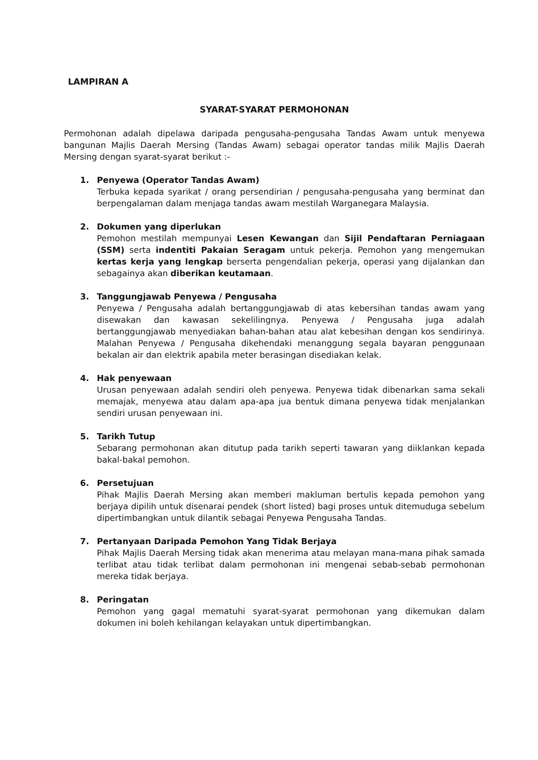LAMPIRAN A
SYARAT-SYARAT PERMOHONAN
Permohonan adalah dipelawa daripada pengusaha-pengusaha Tandas Awam untuk menyewa bangunan Majlis Daerah Mersing (Tandas Awam) sebagai operator tandas milik Majlis Daerah Mersing dengan syarat-syarat berikut :-
1. Penyewa (Operator Tandas Awam)
Terbuka kepada syarikat / orang persendirian / pengusaha-pengusaha yang berminat dan berpengalaman dalam menjaga tandas awam mestilah Warganegara Malaysia.
2. Dokumen yang diperlukan
Pemohon mestilah mempunyai Lesen Kewangan dan Sijil Pendaftaran Perniagaan (SSM) serta indentiti Pakaian Seragam untuk pekerja. Pemohon yang mengemukan kertas kerja yang lengkap berserta pengendalian pekerja, operasi yang dijalankan dan sebagainya akan diberikan keutamaan.
3. Tanggungjawab Penyewa / Pengusaha
Penyewa / Pengusaha adalah bertanggungjawab di atas kebersihan tandas awam yang disewakan dan kawasan sekelilingnya. Penyewa / Pengusaha juga adalah bertanggungjawab menyediakan bahan-bahan atau alat kebesihan dengan kos sendirinya. Malahan Penyewa / Pengusaha dikehendaki menanggung segala bayaran penggunaan bekalan air dan elektrik apabila meter berasingan disediakan kelak.
4. Hak penyewaan
Urusan penyewaan adalah sendiri oleh penyewa. Penyewa tidak dibenarkan sama sekali memajak, menyewa atau dalam apa-apa jua bentuk dimana penyewa tidak menjalankan sendiri urusan penyewaan ini.
5. Tarikh Tutup
Sebarang permohonan akan ditutup pada tarikh seperti tawaran yang diiklankan kepada bakal-bakal pemohon.
6. Persetujuan
Pihak Majlis Daerah Mersing akan memberi makluman bertulis kepada pemohon yang berjaya dipilih untuk disenarai pendek (short listed) bagi proses untuk ditemuduga sebelum dipertimbangkan untuk dilantik sebagai Penyewa Pengusaha Tandas.
7. Pertanyaan Daripada Pemohon Yang Tidak Berjaya
Pihak Majlis Daerah Mersing tidak akan menerima atau melayan mana-mana pihak samada terlibat atau tidak terlibat dalam permohonan ini mengenai sebab-sebab permohonan mereka tidak berjaya.
8. Peringatan
Pemohon yang gagal mematuhi syarat-syarat permohonan yang dikemukan dalam dokumen ini boleh kehilangan kelayakan untuk dipertimbangkan.